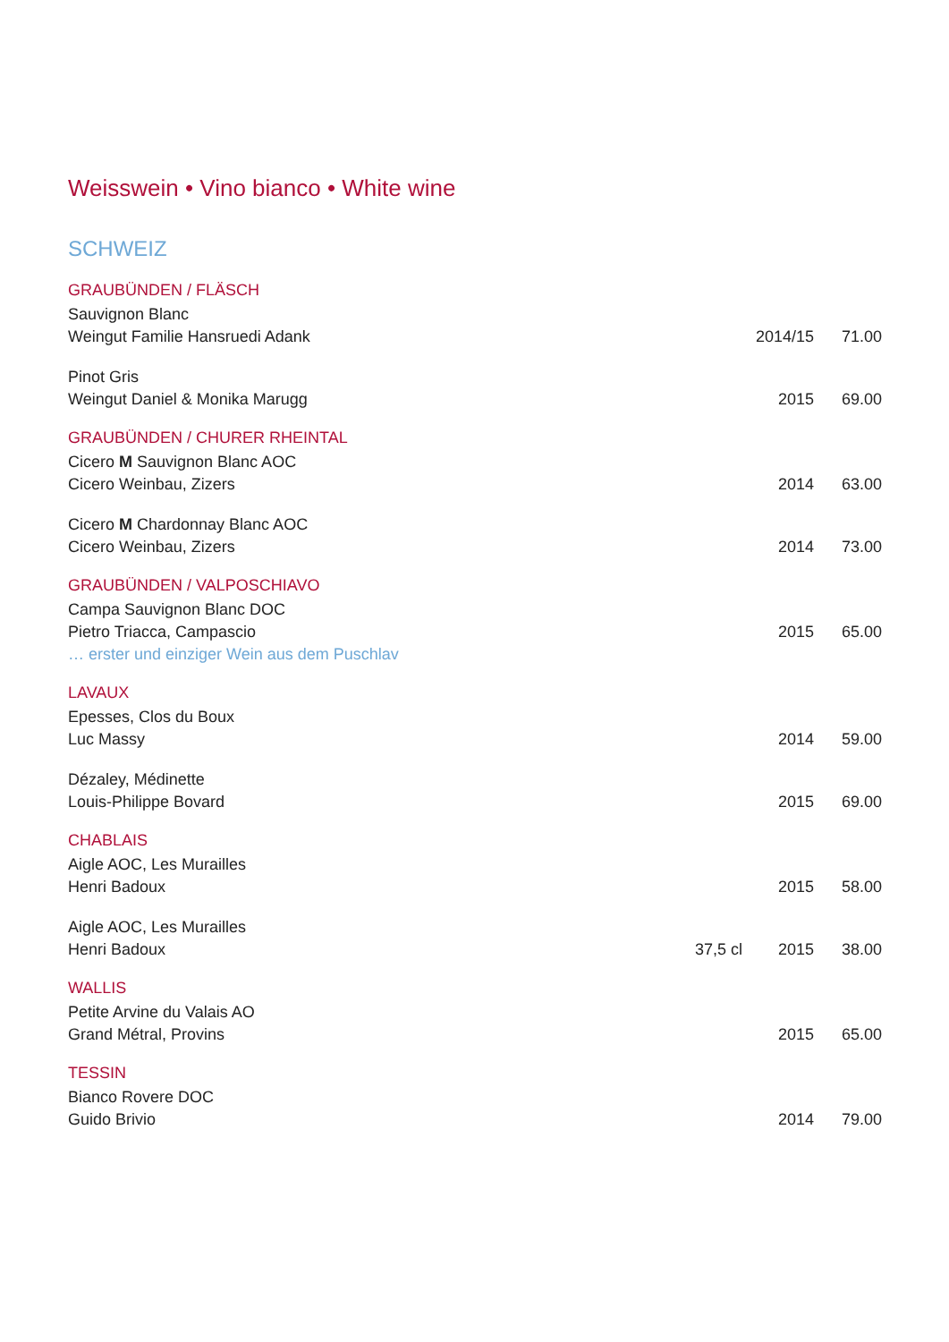Weisswein • Vino bianco • White wine
SCHWEIZ
GRAUBÜNDEN / FLÄSCH
Sauvignon Blanc
Weingut Familie Hansruedi Adank 2014/15 71.00
Pinot Gris
Weingut Daniel & Monika Marugg 2015 69.00
GRAUBÜNDEN / CHURER RHEINTAL
Cicero M Sauvignon Blanc AOC
Cicero Weinbau, Zizers 2014 63.00
Cicero M Chardonnay Blanc AOC
Cicero Weinbau, Zizers 2014 73.00
GRAUBÜNDEN / VALPOSCHIAVO
Campa Sauvignon Blanc DOC
Pietro Triacca, Campascio 2015 65.00
… erster und einziger Wein aus dem Puschlav
LAVAUX
Epesses, Clos du Boux
Luc Massy 2014 59.00
Dézaley, Médinette
Louis-Philippe Bovard 2015 69.00
CHABLAIS
Aigle AOC, Les Murailles
Henri Badoux 2015 58.00
Aigle AOC, Les Murailles
Henri Badoux 37,5 cl 2015 38.00
WALLIS
Petite Arvine du Valais AO
Grand Métral, Provins 2015 65.00
TESSIN
Bianco Rovere DOC
Guido Brivio 2014 79.00